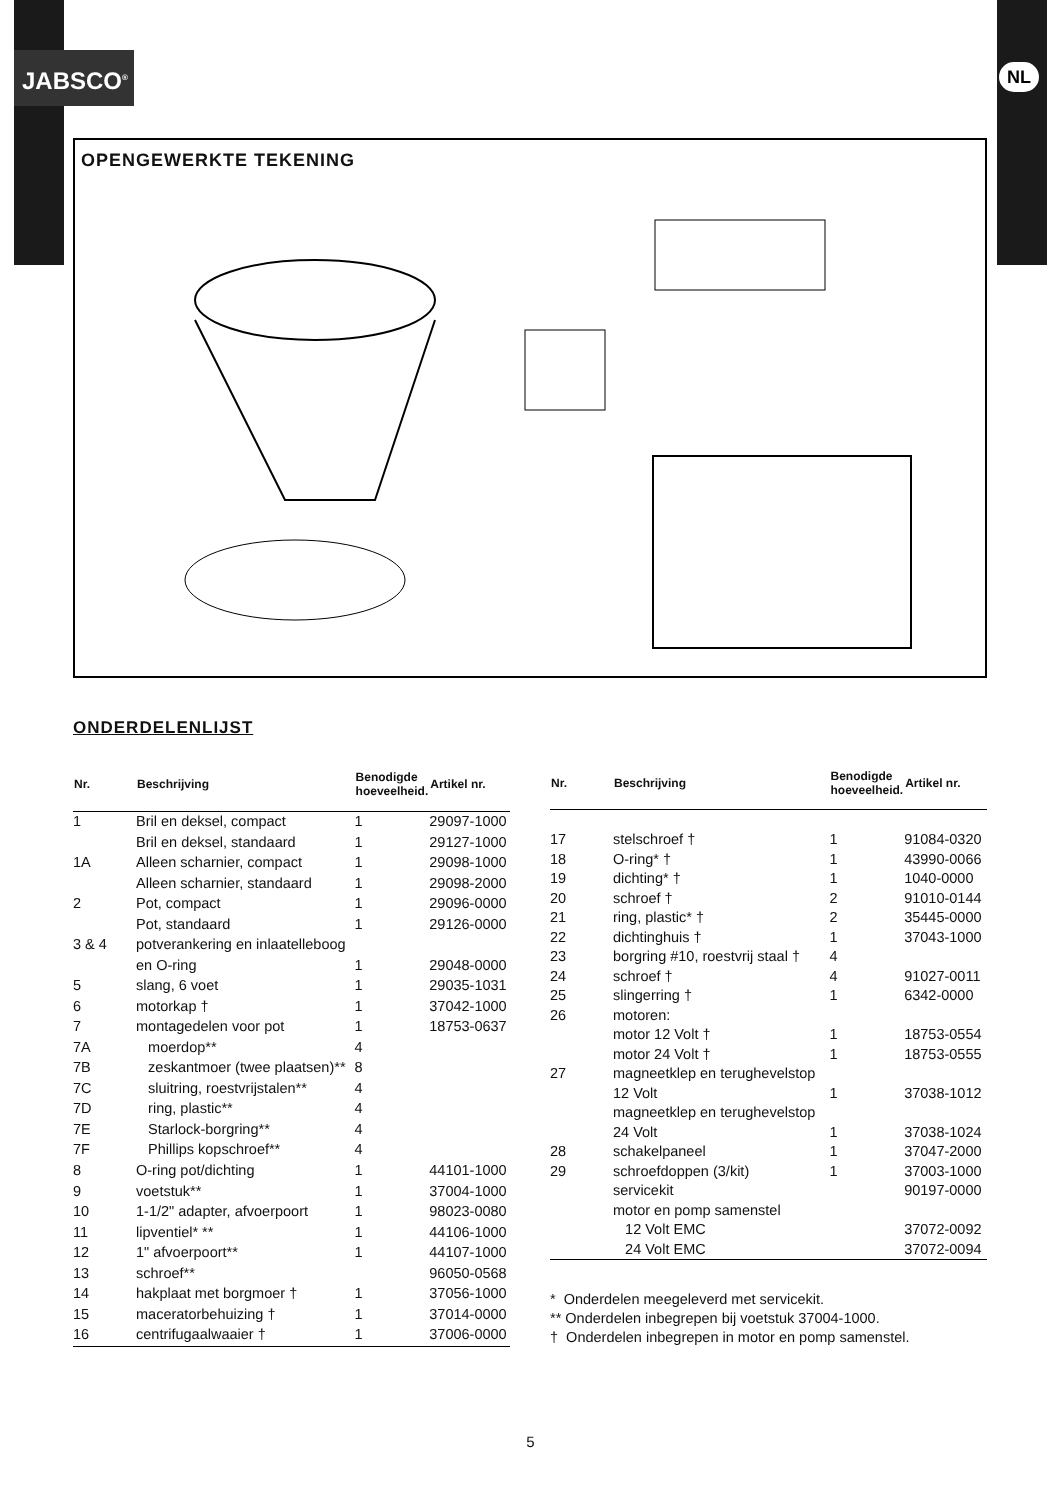JABSCO<sup>®</sup> NL
OPENGEWERKTE TEKENING
ONDERDELENLIJST
| Nr. | Beschrijving | Benodigde hoeveelheid. | Artikel nr. |
| --- | --- | --- | --- |
| 1 | Bril en deksel, compact | 1 | 29097-1000 |
| | Bril en deksel, standaard | 1 | 29127-1000 |
| 1A | Alleen scharnier, compact | 1 | 29098-1000 |
| | Alleen scharnier, standaard | 1 | 29098-2000 |
| 2 | Pot, compact | 1 | 29096-0000 |
| | Pot, standaard | 1 | 29126-0000 |
| 3 & 4 | potverankering en inlaatelleboog | | |
| | en O-ring | 1 | 29048-0000 |
| 5 | slang, 6 voet | 1 | 29035-1031 |
| 6 | motorkap † | 1 | 37042-1000 |
| 7 | montagedelen voor pot | 1 | 18753-0637 |
| 7A | moerdop** | 4 | |
| 7B | zeskantmoer (twee plaatsen)** | 8 | |
| 7C | sluitring, roestvrijstalen** | 4 | |
| 7D | ring, plastic** | 4 | |
| 7E | Starlock-borgring** | 4 | |
| 7F | Phillips kopschroef** | 4 | |
| 8 | O-ring pot/dichting | 1 | 44101-1000 |
| 9 | voetstuk** | 1 | 37004-1000 |
| 10 | 1-1/2" adapter, afvoerpoort | 1 | 98023-0080 |
| 11 | lipventiel* ** | 1 | 44106-1000 |
| 12 | 1" afvoerpoort** | 1 | 44107-1000 |
| 13 | schroef** | | 96050-0568 |
| 14 | hakplaat met borgmoer † | 1 | 37056-1000 |
| 15 | maceratorbehuizing † | 1 | 37014-0000 |
| 16 | centrifugaalwaaier † | 1 | 37006-0000 |
| Nr. | Beschrijving | Benodigde hoeveelheid. | Artikel nr. |
| --- | --- | --- | --- |
| 17 | stelschroef † | 1 | 91084-0320 |
| 18 | O-ring* † | 1 | 43990-0066 |
| 19 | dichting* † | 1 | 1040-0000 |
| 20 | schroef † | 2 | 91010-0144 |
| 21 | ring, plastic* † | 2 | 35445-0000 |
| 22 | dichtinghuis † | 1 | 37043-1000 |
| 23 | borgring #10, roestvrij staal † | 4 | |
| 24 | schroef † | 4 | 91027-0011 |
| 25 | slingerring † | 1 | 6342-0000 |
| 26 | motoren: | | |
| | motor 12 Volt † | 1 | 18753-0554 |
| | motor 24 Volt † | 1 | 18753-0555 |
| 27 | magneetklep en terughevelstop | | |
| | 12 Volt | 1 | 37038-1012 |
| | magneetklep en terughevelstop | | |
| | 24 Volt | 1 | 37038-1024 |
| 28 | schakelpaneel | 1 | 37047-2000 |
| 29 | schroefdoppen (3/kit) | 1 | 37003-1000 |
| | servicekit | | 90197-0000 |
| | motor en pomp samenstel | | |
| | 12 Volt EMC | | 37072-0092 |
| | 24 Volt EMC | | 37072-0094 |
* Onderdelen meegeleverd met servicekit.
** Onderdelen inbegrepen bij voetstuk 37004-1000.
† Onderdelen inbegrepen in motor en pomp samenstel.
5